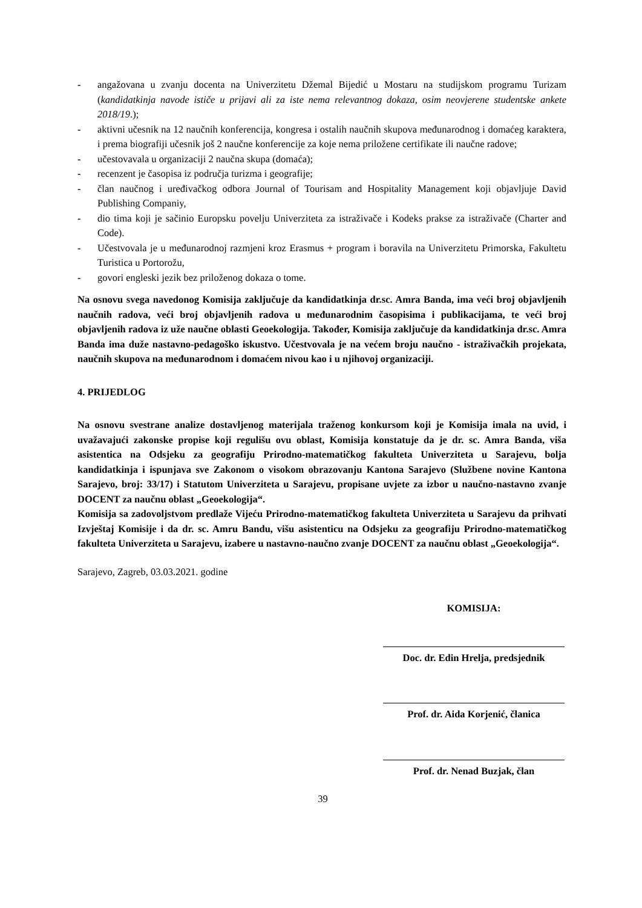- angažovana u zvanju docenta na Univerzitetu Džemal Bijedić u Mostaru na studijskom programu Turizam (kandidatkinja navode ističe u prijavi ali za iste nema relevantnog dokaza, osim neovjerene studentske ankete 2018/19.);
- aktivni učesnik na 12 naučnih konferencija, kongresa i ostalih naučnih skupova međunarodnog i domaćeg karaktera, i prema biografiji učesnik još 2 naučne konferencije za koje nema priložene certifikate ili naučne radove;
- učestovavala u organizaciji 2 naučna skupa (domaća);
- recenzent je časopisa iz područja turizma i geografije;
- član naučnog i uređivačkog odbora Journal of Tourisam and Hospitality Management koji objavljuje David Publishing Companiy,
- dio tima koji je sačinio Europsku povelju Univerziteta za istraživače i Kodeks prakse za istraživače (Charter and Code).
- Učestvovala je u međunarodnoj razmjeni kroz Erasmus + program i boravila na Univerzitetu Primorska, Fakultetu Turistica u Portorožu,
- govori engleski jezik bez priloženog dokaza o tome.
Na osnovu svega navedonog Komisija zaključuje da kandidatkinja dr.sc. Amra Banda, ima veći broj objavljenih naučnih radova, veći broj objavljenih radova u međunarodnim časopisima i publikacijama, te veći broj objavljenih radova iz uže naučne oblasti Geoekologija. Također, Komisija zaključuje da kandidatkinja dr.sc. Amra Banda ima duže nastavno-pedagoško iskustvo. Učestvovala je na većem broju naučno - istraživačkih projekata, naučnih skupova na međunarodnom i domaćem nivou kao i u njihovoj organizaciji.
4. PRIJEDLOG
Na osnovu svestrane analize dostavljenog materijala traženog konkursom koji je Komisija imala na uvid, i uvažavajući zakonske propise koji regulišu ovu oblast, Komisija konstatuje da je dr. sc. Amra Banda, viša asistentica na Odsjeku za geografiju Prirodno-matematičkog fakulteta Univerziteta u Sarajevu, bolja kandidatkinja i ispunjava sve Zakonom o visokom obrazovanju Kantona Sarajevo (Službene novine Kantona Sarajevo, broj: 33/17) i Statutom Univerziteta u Sarajevu, propisane uvjete za izbor u naučno-nastavno zvanje DOCENT za naučnu oblast „Geoekologija“.
Komisija sa zadovoljstvom predlaže Vijeću Prirodno-matematičkog fakulteta Univerziteta u Sarajevu da prihvati Izvještaj Komisije i da dr. sc. Amru Bandu, višu asistenticu na Odsjeku za geografiju Prirodno-matematičkog fakulteta Univerziteta u Sarajevu, izabere u nastavno-naučno zvanje DOCENT za naučnu oblast „Geoekologija“.
Sarajevo, Zagreb, 03.03.2021. godine
KOMISIJA:
Doc. dr. Edin Hrelja, predsjednik
Prof. dr. Aida Korjenić, članica
Prof. dr. Nenad Buzjak, član
39